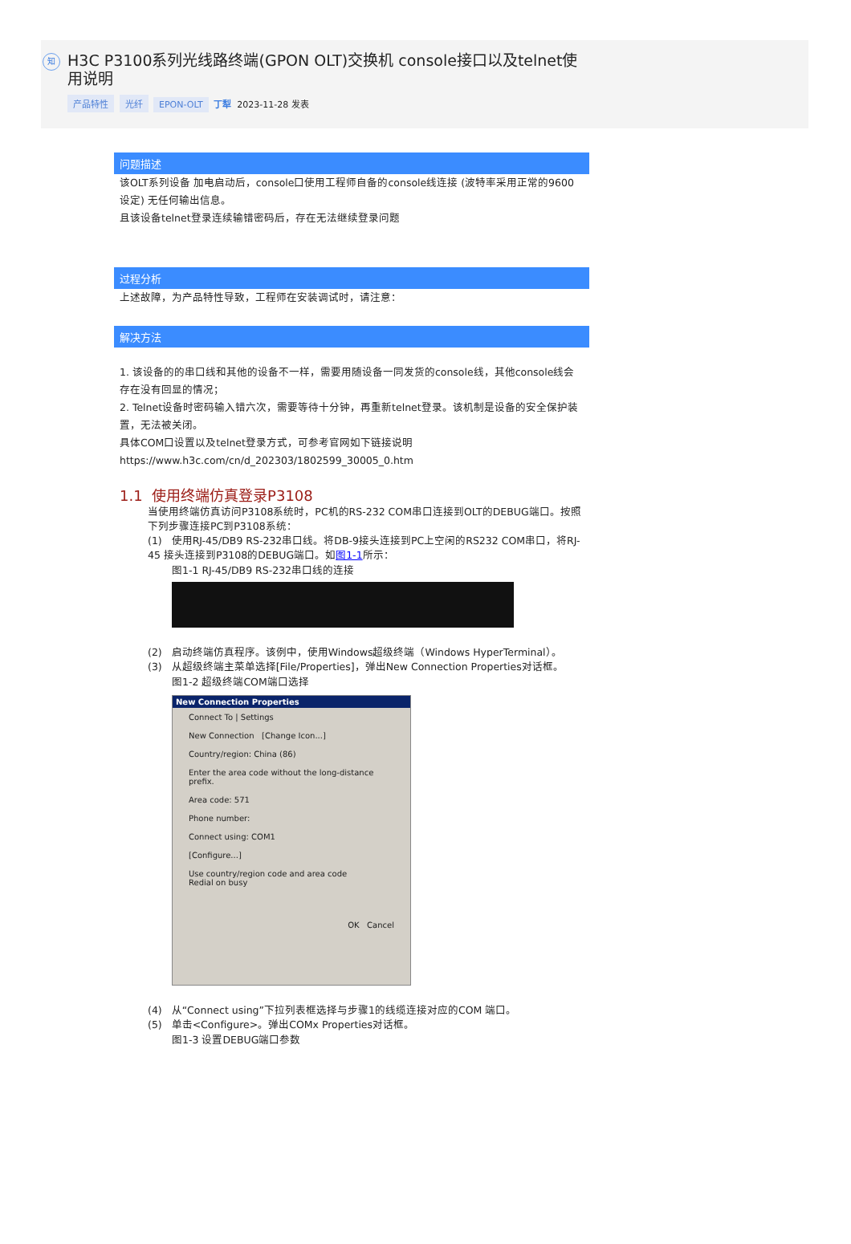知
H3C P3100系列光线路终端(GPON OLT)交换机 console接口以及telnet使用说明
产品特性 光纤 EPON-OLT 丁犁 2023-11-28 发表
问题描述
该OLT系列设备 加电启动后，console口使用工程师自备的console线连接 (波特率采用正常的9600设定) 无任何输出信息。
且该设备telnet登录连续输错密码后，存在无法继续登录问题
过程分析
上述故障，为产品特性导致，工程师在安装调试时，请注意：
解决方法
1. 该设备的的串口线和其他的设备不一样，需要用随设备一同发货的console线，其他console线会存在没有回显的情况；
2. Telnet设备时密码输入错六次，需要等待十分钟，再重新telnet登录。该机制是设备的安全保护装置，无法被关闭。
具体COM口设置以及telnet登录方式，可参考官网如下链接说明
https://www.h3c.com/cn/d_202303/1802599_30005_0.htm
1.1 使用终端仿真登录P3108
当使用终端仿真访问P3108系统时，PC机的RS-232 COM串口连接到OLT的DEBUG端口。按照下列步骤连接PC到P3108系统：
(1) 使用RJ-45/DB9 RS-232串口线。将DB-9接头连接到PC上空闲的RS232 COM串口，将RJ-45 接头连接到P3108的DEBUG端口。如图1-1所示：
图1-1 RJ-45/DB9 RS-232串口线的连接
(2) 启动终端仿真程序。该例中，使用Windows超级终端（Windows HyperTerminal）。
(3) 从超级终端主菜单选择[File/Properties]，弹出New Connection Properties对话框。
图1-2 超级终端COM端口选择
New Connection Properties
Connect To | Settings
New Connection [Change Icon...]
Country/region: China (86)
Enter the area code without the long-distance prefix.
Area code: 571
Phone number:
Connect using: COM1
[Configure...]
Use country/region code and area code
Redial on busy
OK Cancel
(4) 从“Connect using”下拉列表框选择与步骤1的线缆连接对应的COM 端口。
(5) 单击<Configure>。弹出COMx Properties对话框。
图1-3 设置DEBUG端口参数